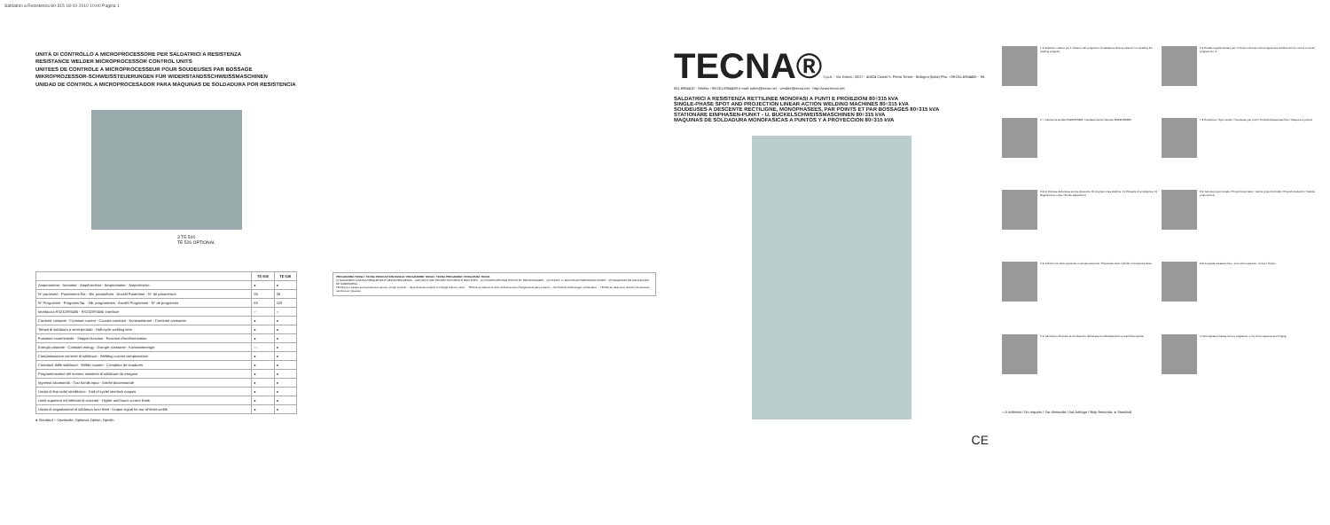Saldatrici a Resistenza 80-315 18-10-2010 10:00 Pagina 1
UNITÀ DI CONTROLLO A MICROPROCESSORE PER SALDATRICI A RESISTENZA
RESISTANCE WELDER MICROPROCESSOR CONTROL UNITS
UNITEES DE CONTROLE A MICROPROCESSEUR POUR SOUDEUSES PAR BOSSAGE
MIKROPROZESSOR-SCHWEISSTEUERUNGEN FÜR WIDERSTANDSSCHWEISSMASCHINEN
UNIDAD DE CONTROL A MICROPROCESADOR PARA MÁQUINAS DE SOLDADURA POR RESISTENCIA
3 TE 500
TE 526 OPTIONAL
| | TE 500 | TE 526 |
| --- | --- | --- |
| Amperometro - Ammeter - Ampèremètre - Amperemeter - Amperímetro | ● | ● |
| N° parametri - Parameters No. - Nb. paramètres - Anzahl Parameter - N° de parametros | 26 | 26 |
| N° Programmi - Programs No. - Nb. programmes - Anzahl Programme - N° de programas | 63 | 120 |
| Interfaccia RS232/RS485 - RS232/RS485 Interface | ○ | ○ |
| Corrente costante - Constant current - Courant constant - Konstantstrom - Corriente constante | ● | ● |
| Tempo di saldatura a semi-periodo - Half-cycle welding time | ● | ● |
| Funzione incrementale - Stepper function - Fonction d'incrémentation | ● | ● |
| Energia costante - Constant energy - Energie constante - Konstantenergie | — | ● |
| Compensazione corrente di saldatura - Welding current compensation | ● | ● |
| Contatore delle saldature - Welds counter - Compteur de soudures | ● | ● |
| Programmazione del numero massimo di saldature da eseguire | ● | ● |
| Ingresso bicomando - Two hands input - Entrée bicommande | ● | ● |
| Uscita di fine ciclo/ interblocco - End of cycle/ interlock outputs | ● | ● |
| Limiti superiore ed inferiore di corrente - Higher and lower current limits | ● | ● |
| Uscita di segnalazione di saldatura fuori limiti - Output signal for out-of-limits welds | ● | ● |
● Standard ○ Opzionale, Optional, Option, Opción
PROGRAMMA TECNA / TECNA PRODUCTION RANGE / PROGRAMME TECNA / TECNA PROGRAMM / PROGRAMA TECNA
(I) SALDATRICI A BASSA FREQUENZA E MEDIA FREQUENZA... (GB) SPOT AND PROJECTION BENCH MACHINES... (F) SOUDEUSES PAR POINTS ET PAR BOSSAGES... (D) PUNKT- U. BUCKELSCHWEISSMASCHINEN... (E) MÁQUINAS DE SOLDADURA DE SOBREMESA...
TECNA può variare senza preavviso ad uso i propri prodotti. – Specifications subject to change without notice. – TECNA se réserve le droit d'effectuer des changements sans préavis. – Technische Änderungen vorbehalten. – TECNA se reserva el derecho de efectuar cambios sin preaviso.
TECNA® S.p.A. - Via Grieco, 25/27 - 40024 Castel S. Pietro Terme - Bologna (Italia) Pho. +39.051.6954400 - Tel. 051.6954410 - Telefax +39.051.6954490 e-mail: sales@tecna.net - vendite@tecna.net - http://www.tecna.net
SALDATRICI A RESISTENZA RETTILINEE MONOFASI A PUNTI E PROIEZIONI 80÷315 kVA
SINGLE-PHASE SPOT AND PROJECTION LINEAR ACTION WELDING MACHINES 80÷315 kVA
SOUDEUSES A DESCENTE RECTILIGNE, MONOPHASEES, PAR POINTS ET PAR BOSSAGES 80÷315 kVA
STATIONÄRE EINPHASEN-PUNKT - U. BUCKELSCHWEISSMASCHINEN 80÷315 kVA
MAQUINAS DE SOLDADURA MONOFASICAS A PUNTOS Y A PROYECCION 80÷315 kVA
CE
1 ● Selettore rotativo per il richiamo dei programmi di saldatura. Rotary selector for recalling the welding program.
6 ● Pedale supplementare per il richiamo del secondo programma. Additional foot control to recall program No. 2.
2 ○ Interfaccia seriale RS232/RS485. Insulated serial interface RS232/RS485.
7 ● Puntatrice / Spot welder / Soudeuse par point / Punktschweissmaschine / Máquina a puntos
3 ● A) Discesa della testa senza pressione. B) Doppia corsa elettrica. C) Pulsante di emergenza. D) Regolazione corsa / Stroke adjustment.
8 ● Valvola proporzionale / Proportional valve / Vanne proportionnelle / Proportionalventil / Válvula proporcional
4 ● Cilindro con stelo pistonato in acciaio temprato. Pneumatic stem cylinder in tempered steel.
9 Accoppiata a bassa forza - Low force squeeze - Forza / Tempo
5 ● Valvola per bloccare la circolazione dell'acqua di raffreddamento a macchina spenta.
10 Accoppiata a bassa forza e forgiatura - Low force squeeze and forging
○ A richiesta / On request / Sur demande / Auf Anfrage / Bajo femanda. ● Standard